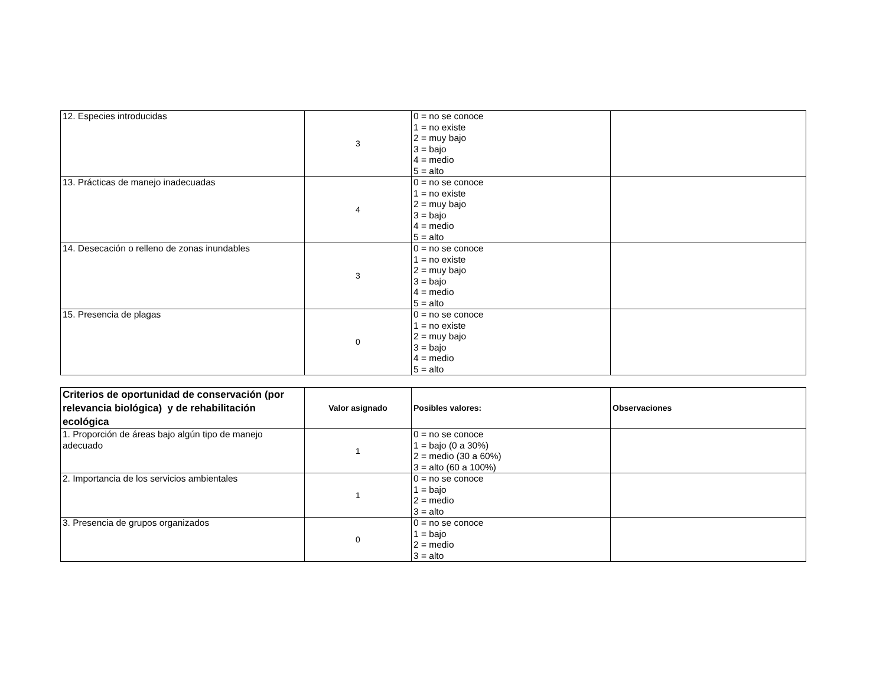| 12. Especies introducidas | 3 | 0 = no se conoce 1 = no existe 2 = muy bajo 3 = bajo 4 = medio 5 = alto | |
| 13. Prácticas de manejo inadecuadas | 4 | 0 = no se conoce 1 = no existe 2 = muy bajo 3 = bajo 4 = medio 5 = alto | |
| 14. Desecación o relleno de zonas inundables | 3 | 0 = no se conoce 1 = no existe 2 = muy bajo 3 = bajo 4 = medio 5 = alto | |
| 15. Presencia de plagas | 0 | 0 = no se conoce 1 = no existe 2 = muy bajo 3 = bajo 4 = medio 5 = alto | |
| Criterios de oportunidad de conservación (por relevancia biológica) y de rehabilitación ecológica | Valor asignado | Posibles valores: | Observaciones |
| --- | --- | --- | --- |
| 1. Proporción de áreas bajo algún tipo de manejo adecuado | 1 | 0 = no se conoce 1 = bajo (0 a 30%) 2 = medio (30 a 60%) 3 = alto (60 a 100%) | |
| 2. Importancia de los servicios ambientales | 1 | 0 = no se conoce 1 = bajo 2 = medio 3 = alto | |
| 3. Presencia de grupos organizados | 0 | 0 = no se conoce 1 = bajo 2 = medio 3 = alto | |